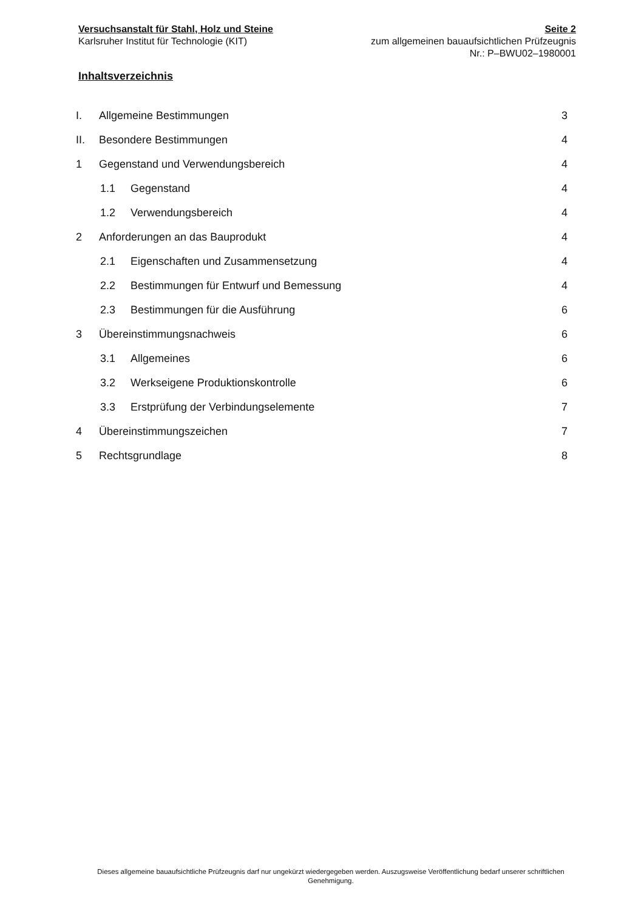Versuchsanstalt für Stahl, Holz und Steine
Karlsruher Institut für Technologie (KIT)
Seite 2
zum allgemeinen bauaufsichtlichen Prüfzeugnis
Nr.: P–BWU02–1980001
Inhaltsverzeichnis
I. Allgemeine Bestimmungen 3
II. Besondere Bestimmungen 4
1 Gegenstand und Verwendungsbereich 4
1.1 Gegenstand 4
1.2 Verwendungsbereich 4
2 Anforderungen an das Bauprodukt 4
2.1 Eigenschaften und Zusammensetzung 4
2.2 Bestimmungen für Entwurf und Bemessung 4
2.3 Bestimmungen für die Ausführung 6
3 Übereinstimmungsnachweis 6
3.1 Allgemeines 6
3.2 Werkseigene Produktionskontrolle 6
3.3 Erstprüfung der Verbindungselemente 7
4 Übereinstimmungszeichen 7
5 Rechtsgrundlage 8
Dieses allgemeine bauaufsichtliche Prüfzeugnis darf nur ungekürzt wiedergegeben werden. Auszugsweise Veröffentlichung bedarf unserer schriftlichen Genehmigung.